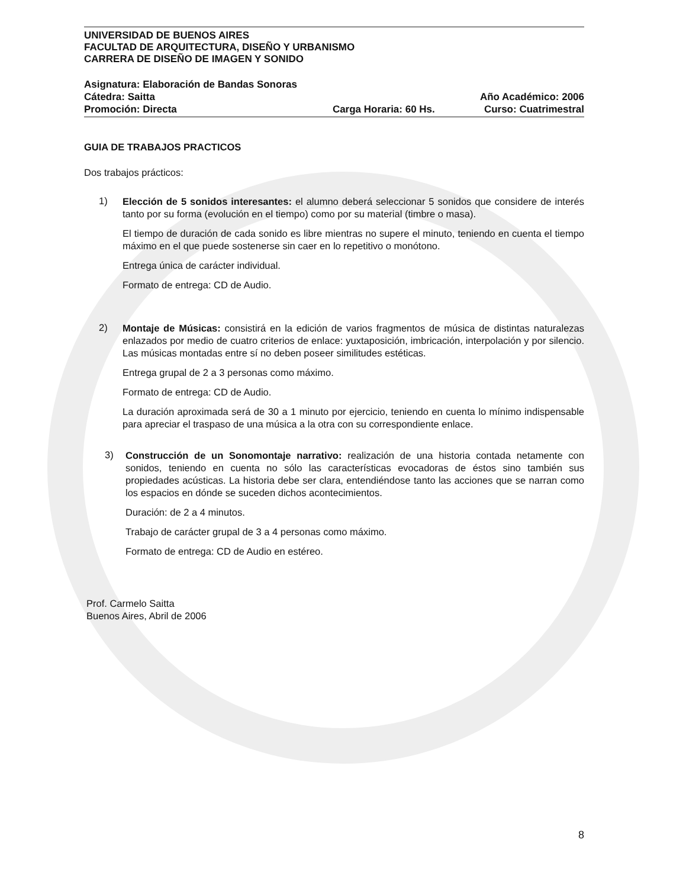UNIVERSIDAD DE BUENOS AIRES
FACULTAD DE ARQUITECTURA, DISEÑO Y URBANISMO
CARRERA DE DISEÑO DE IMAGEN Y SONIDO
Asignatura: Elaboración de Bandas Sonoras
Cátedra: Saitta Año Académico: 2006
Promoción: Directa Carga Horaria: 60 Hs. Curso: Cuatrimestral
GUIA DE TRABAJOS PRACTICOS
Dos trabajos prácticos:
1)
Elección de 5 sonidos interesantes: el alumno deberá seleccionar 5 sonidos que considere de interés tanto por su forma (evolución en el tiempo) como por su material (timbre o masa).
El tiempo de duración de cada sonido es libre mientras no supere el minuto, teniendo en cuenta el tiempo máximo en el que puede sostenerse sin caer en lo repetitivo o monótono.
Entrega única de carácter individual.
Formato de entrega: CD de Audio.
2)
Montaje de Músicas: consistirá en la edición de varios fragmentos de música de distintas naturalezas enlazados por medio de cuatro criterios de enlace: yuxtaposición, imbricación, interpolación y por silencio. Las músicas montadas entre sí no deben poseer similitudes estéticas.
Entrega grupal de 2 a 3 personas como máximo.
Formato de entrega: CD de Audio.
La duración aproximada será de 30 a 1 minuto por ejercicio, teniendo en cuenta lo mínimo indispensable para apreciar el traspaso de una música a la otra con su correspondiente enlace.
3)
Construcción de un Sonomontaje narrativo: realización de una historia contada netamente con sonidos, teniendo en cuenta no sólo las características evocadoras de éstos sino también sus propiedades acústicas. La historia debe ser clara, entendiéndose tanto las acciones que se narran como los espacios en dónde se suceden dichos acontecimientos.
Duración: de 2 a 4 minutos.
Trabajo de carácter grupal de 3 a 4 personas como máximo.
Formato de entrega: CD de Audio en estéreo.
Prof. Carmelo Saitta
Buenos Aires, Abril de 2006
8